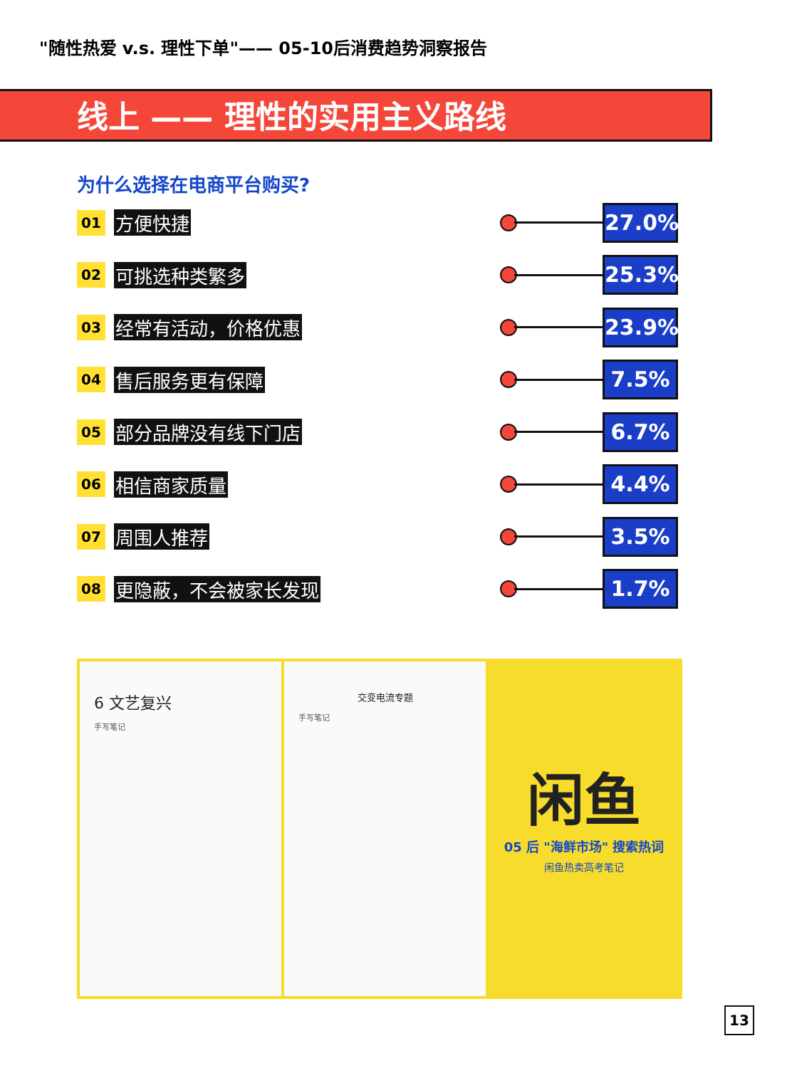"随性热爱 v.s. 理性下单"—— 05-10后消费趋势洞察报告
线上 —— 理性的实用主义路线
为什么选择在电商平台购买?
01 方便快捷
27.0%
02 可挑选种类繁多
25.3%
03 经常有活动，价格优惠
23.9%
04 售后服务更有保障
7.5%
05 部分品牌没有线下门店
6.7%
06 相信商家质量
4.4%
07 周围人推荐
3.5%
08 更隐蔽，不会被家长发现
1.7%
6 文艺复兴
手写笔记
交变电流专题
手写笔记
闲鱼
05 后 "海鲜市场" 搜索热词
闲鱼热卖高考笔记
13